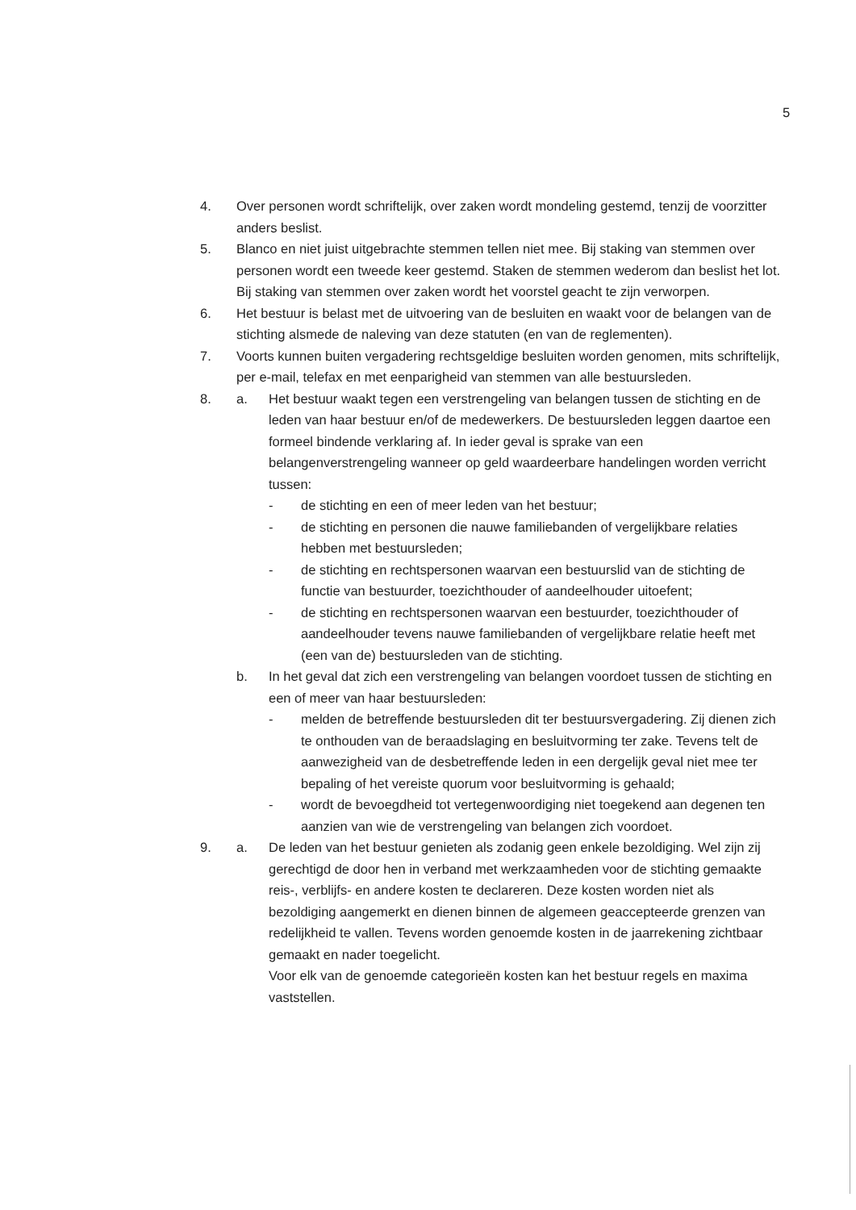5
4. Over personen wordt schriftelijk, over zaken wordt mondeling gestemd, tenzij de voorzitter anders beslist.
5. Blanco en niet juist uitgebrachte stemmen tellen niet mee. Bij staking van stemmen over personen wordt een tweede keer gestemd. Staken de stemmen wederom dan beslist het lot. Bij staking van stemmen over zaken wordt het voorstel geacht te zijn verworpen.
6. Het bestuur is belast met de uitvoering van de besluiten en waakt voor de belangen van de stichting alsmede de naleving van deze statuten (en van de reglementen).
7. Voorts kunnen buiten vergadering rechtsgeldige besluiten worden genomen, mits schriftelijk, per e-mail, telefax en met eenparigheid van stemmen van alle bestuursleden.
8. a. Het bestuur waakt tegen een verstrengeling van belangen tussen de stichting en de leden van haar bestuur en/of de medewerkers. De bestuursleden leggen daartoe een formeel bindende verklaring af. In ieder geval is sprake van een belangenverstrengeling wanneer op geld waardeerbare handelingen worden verricht tussen:
- de stichting en een of meer leden van het bestuur;
- de stichting en personen die nauwe familiebanden of vergelijkbare relaties hebben met bestuursleden;
- de stichting en rechtspersonen waarvan een bestuurslid van de stichting de functie van bestuurder, toezichthouder of aandeelhouder uitoefent;
- de stichting en rechtspersonen waarvan een bestuurder, toezichthouder of aandeelhouder tevens nauwe familiebanden of vergelijkbare relatie heeft met (een van de) bestuursleden van de stichting.
b. In het geval dat zich een verstrengeling van belangen voordoet tussen de stichting en een of meer van haar bestuursleden:
- melden de betreffende bestuursleden dit ter bestuursvergadering. Zij dienen zich te onthouden van de beraadslaging en besluitvorming ter zake. Tevens telt de aanwezigheid van de desbetreffende leden in een dergelijk geval niet mee ter bepaling of het vereiste quorum voor besluitvorming is gehaald;
- wordt de bevoegdheid tot vertegenwoordiging niet toegekend aan degenen ten aanzien van wie de verstrengeling van belangen zich voordoet.
9. a. De leden van het bestuur genieten als zodanig geen enkele bezoldiging. Wel zijn zij gerechtigd de door hen in verband met werkzaamheden voor de stichting gemaakte reis-, verblijfs- en andere kosten te declareren. Deze kosten worden niet als bezoldiging aangemerkt en dienen binnen de algemeen geaccepteerde grenzen van redelijkheid te vallen. Tevens worden genoemde kosten in de jaarrekening zichtbaar gemaakt en nader toegelicht.
Voor elk van de genoemde categorieën kosten kan het bestuur regels en maxima vaststellen.